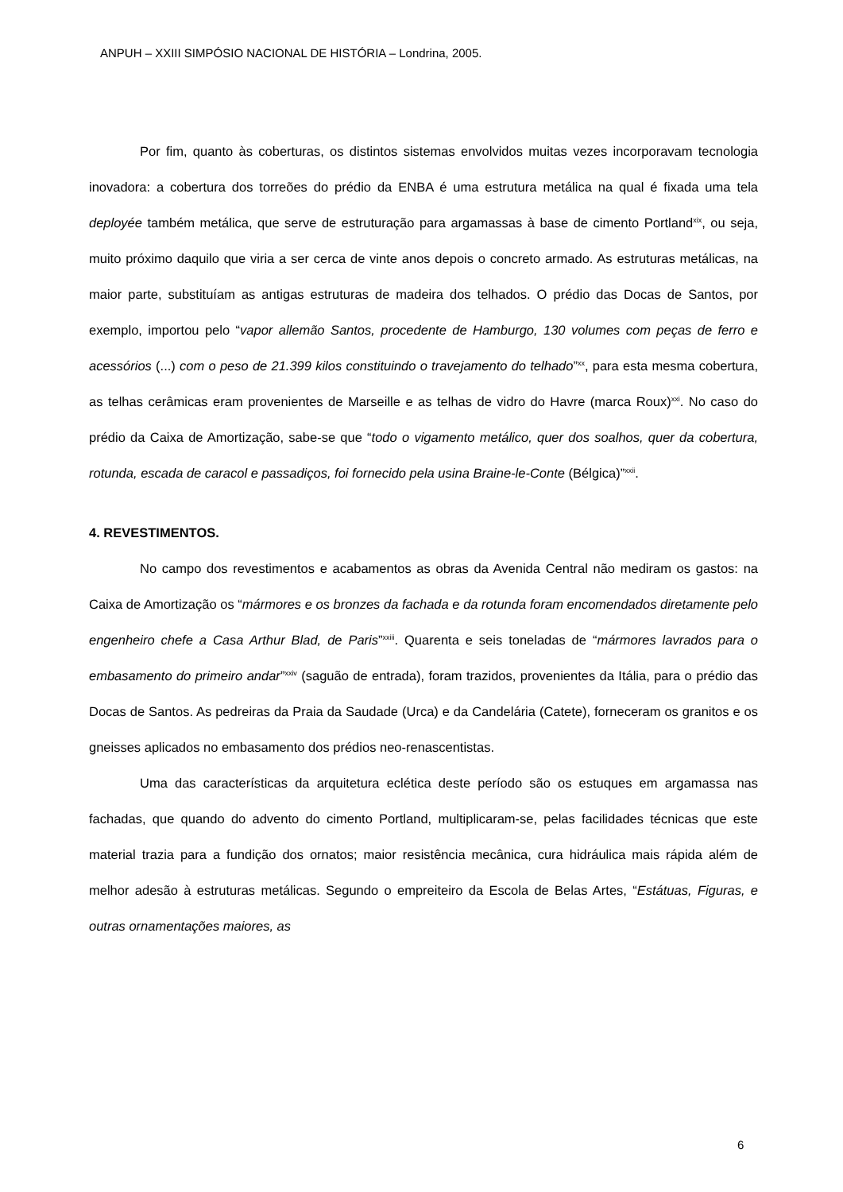ANPUH – XXIII SIMPÓSIO NACIONAL DE HISTÓRIA – Londrina, 2005.
Por fim, quanto às coberturas, os distintos sistemas envolvidos muitas vezes incorporavam tecnologia inovadora: a cobertura dos torreões do prédio da ENBA é uma estrutura metálica na qual é fixada uma tela deployée também metálica, que serve de estruturação para argamassas à base de cimento Portland<sup>xix</sup>, ou seja, muito próximo daquilo que viria a ser cerca de vinte anos depois o concreto armado. As estruturas metálicas, na maior parte, substituíam as antigas estruturas de madeira dos telhados. O prédio das Docas de Santos, por exemplo, importou pelo “vapor allemão Santos, procedente de Hamburgo, 130 volumes com peças de ferro e acessórios (...) com o peso de 21.399 kilos constituindo o travejamento do telhado”<sup>xx</sup>, para esta mesma cobertura, as telhas cerâmicas eram provenientes de Marseille e as telhas de vidro do Havre (marca Roux)<sup>xxi</sup>. No caso do prédio da Caixa de Amortização, sabe-se que “todo o vigamento metálico, quer dos soalhos, quer da cobertura, rotunda, escada de caracol e passadiços, foi fornecido pela usina Braine-le-Conte (Bélgica)”<sup>xxii</sup>.
4. REVESTIMENTOS.
No campo dos revestimentos e acabamentos as obras da Avenida Central não mediram os gastos: na Caixa de Amortização os “mármores e os bronzes da fachada e da rotunda foram encomendados diretamente pelo engenheiro chefe a Casa Arthur Blad, de Paris”<sup>xxiii</sup>. Quarenta e seis toneladas de “mármores lavrados para o embasamento do primeiro andar”<sup>xxiv</sup> (saguão de entrada), foram trazidos, provenientes da Itália, para o prédio das Docas de Santos. As pedreiras da Praia da Saudade (Urca) e da Candelária (Catete), forneceram os granitos e os gneisses aplicados no embasamento dos prédios neo-renascentistas.
Uma das características da arquitetura eclética deste período são os estuques em argamassa nas fachadas, que quando do advento do cimento Portland, multiplicaram-se, pelas facilidades técnicas que este material trazia para a fundição dos ornatos; maior resistência mecânica, cura hidráulica mais rápida além de melhor adesão à estruturas metálicas. Segundo o empreiteiro da Escola de Belas Artes, “Estátuas, Figuras, e outras ornamentações maiores, as
6